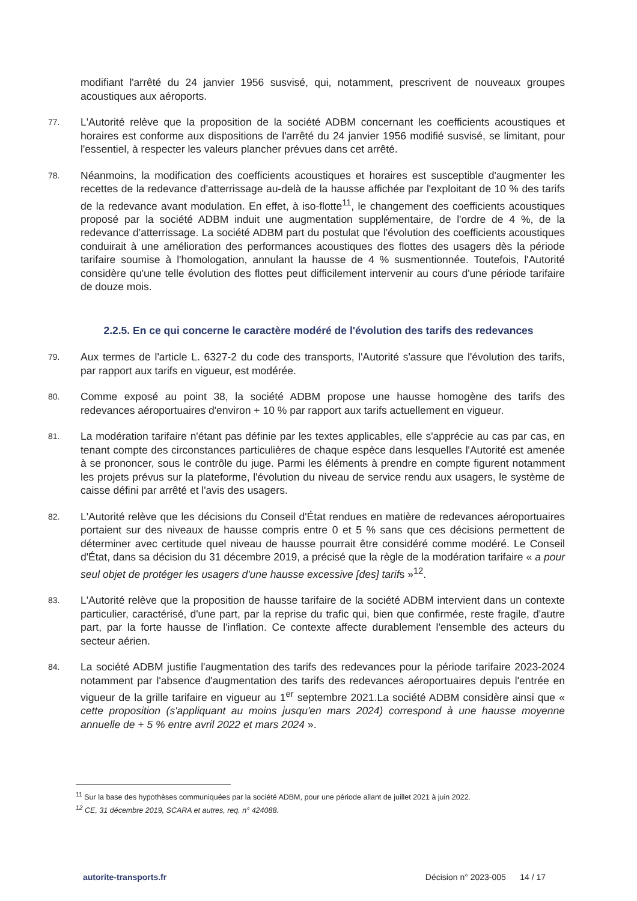modifiant l'arrêté du 24 janvier 1956 susvisé, qui, notamment, prescrivent de nouveaux groupes acoustiques aux aéroports.
77.
L'Autorité relève que la proposition de la société ADBM concernant les coefficients acoustiques et horaires est conforme aux dispositions de l'arrêté du 24 janvier 1956 modifié susvisé, se limitant, pour l'essentiel, à respecter les valeurs plancher prévues dans cet arrêté.
78.
Néanmoins, la modification des coefficients acoustiques et horaires est susceptible d'augmenter les recettes de la redevance d'atterrissage au-delà de la hausse affichée par l'exploitant de 10 % des tarifs de la redevance avant modulation. En effet, à iso-flotte<sup>11</sup>, le changement des coefficients acoustiques proposé par la société ADBM induit une augmentation supplémentaire, de l'ordre de 4 %, de la redevance d'atterrissage. La société ADBM part du postulat que l'évolution des coefficients acoustiques conduirait à une amélioration des performances acoustiques des flottes des usagers dès la période tarifaire soumise à l'homologation, annulant la hausse de 4 % susmentionnée. Toutefois, l'Autorité considère qu'une telle évolution des flottes peut difficilement intervenir au cours d'une période tarifaire de douze mois.
2.2.5. En ce qui concerne le caractère modéré de l'évolution des tarifs des redevances
79.
Aux termes de l'article L. 6327-2 du code des transports, l'Autorité s'assure que l'évolution des tarifs, par rapport aux tarifs en vigueur, est modérée.
80.
Comme exposé au point 38, la société ADBM propose une hausse homogène des tarifs des redevances aéroportuaires d'environ + 10 % par rapport aux tarifs actuellement en vigueur.
81.
La modération tarifaire n'étant pas définie par les textes applicables, elle s'apprécie au cas par cas, en tenant compte des circonstances particulières de chaque espèce dans lesquelles l'Autorité est amenée à se prononcer, sous le contrôle du juge. Parmi les éléments à prendre en compte figurent notamment les projets prévus sur la plateforme, l'évolution du niveau de service rendu aux usagers, le système de caisse défini par arrêté et l'avis des usagers.
82.
L'Autorité relève que les décisions du Conseil d'État rendues en matière de redevances aéroportuaires portaient sur des niveaux de hausse compris entre 0 et 5 % sans que ces décisions permettent de déterminer avec certitude quel niveau de hausse pourrait être considéré comme modéré. Le Conseil d'État, dans sa décision du 31 décembre 2019, a précisé que la règle de la modération tarifaire « a pour seul objet de protéger les usagers d'une hausse excessive [des] tarifs »<sup>12</sup>.
83.
L'Autorité relève que la proposition de hausse tarifaire de la société ADBM intervient dans un contexte particulier, caractérisé, d'une part, par la reprise du trafic qui, bien que confirmée, reste fragile, d'autre part, par la forte hausse de l'inflation. Ce contexte affecte durablement l'ensemble des acteurs du secteur aérien.
84.
La société ADBM justifie l'augmentation des tarifs des redevances pour la période tarifaire 2023-2024 notamment par l'absence d'augmentation des tarifs des redevances aéroportuaires depuis l'entrée en vigueur de la grille tarifaire en vigueur au 1<sup>er</sup> septembre 2021.La société ADBM considère ainsi que « cette proposition (s'appliquant au moins jusqu'en mars 2024) correspond à une hausse moyenne annuelle de + 5 % entre avril 2022 et mars 2024 ».
<sup>11</sup> Sur la base des hypothèses communiquées par la société ADBM, pour une période allant de juillet 2021 à juin 2022.
<sup>12</sup> CE, 31 décembre 2019, SCARA et autres, req. n° 424088.
autorite-transports.fr Décision n° 2023-005 14 / 17